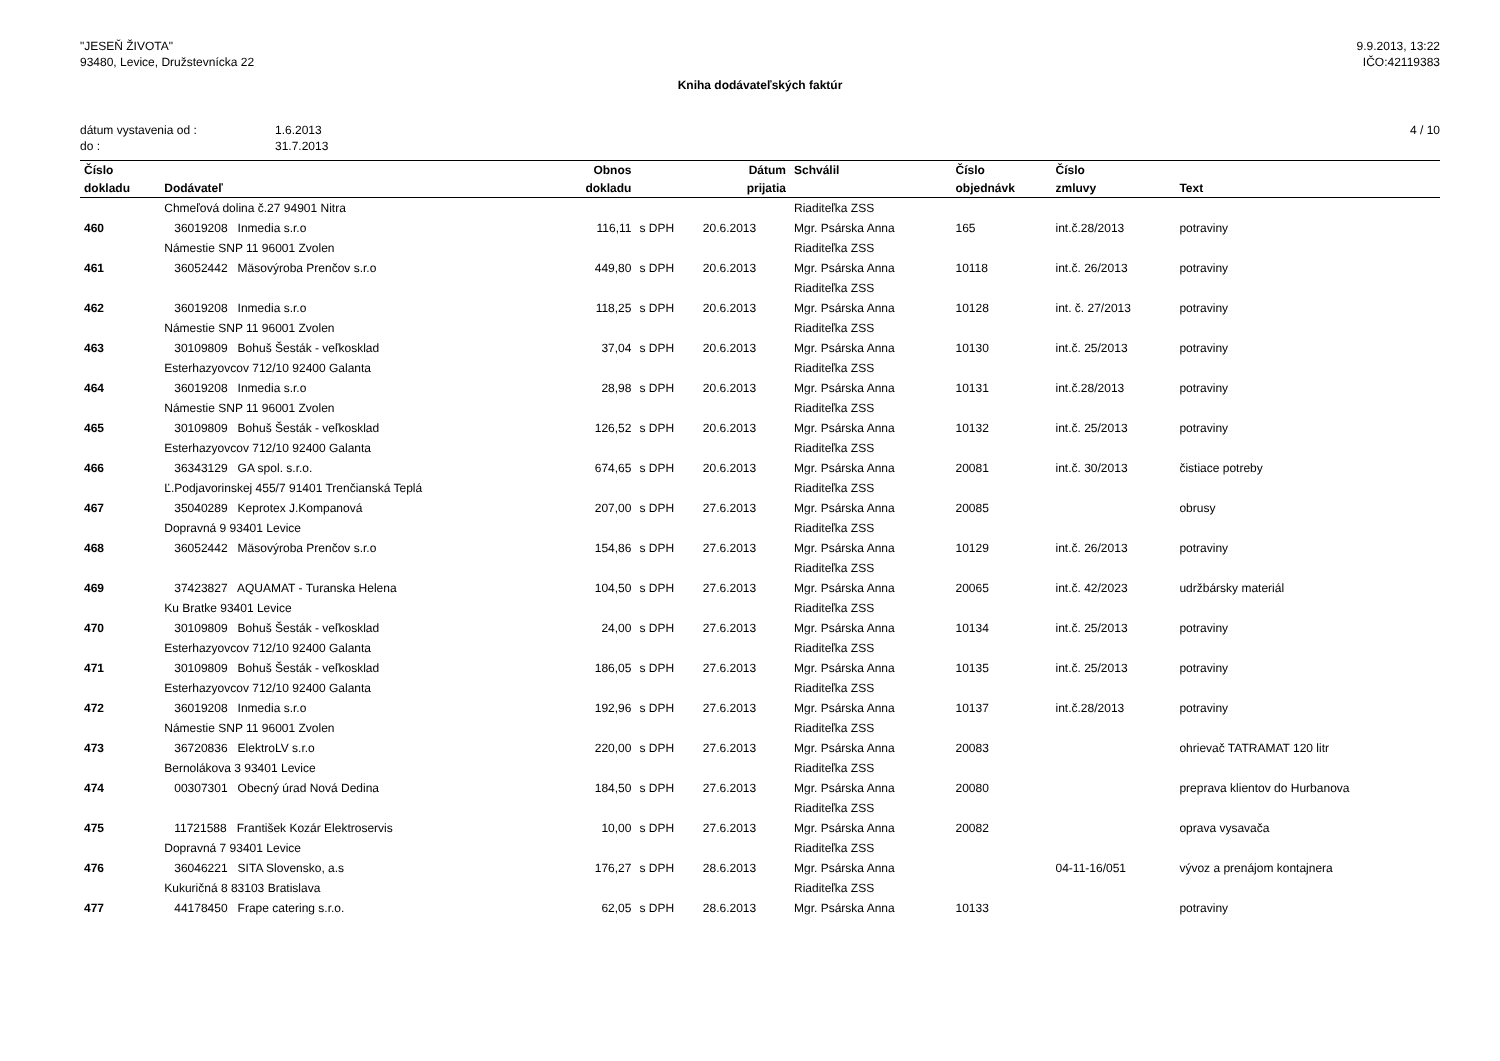"JESEŇ ŽIVOTA"
93480, Levice, Družstevnícka 22
9.9.2013, 13:22
IČO:42119383
Kniha dodávateľských faktúr
dátum vystavenia od :
do :
1.6.2013
31.7.2013
4 / 10
| Číslo | | Obnos | | Dátum | Schválil | Číslo | Číslo | |
| --- | --- | --- | --- | --- | --- | --- | --- | --- |
| dokladu | Dodávateľ | dokladu | | prijatia | | objednávk | zmluvy | Text |
| | Chmeľová dolina č.27 94901 Nitra | | | | Riaditeľka ZSS | | | |
| 460 | 36019208 Inmedia s.r.o | 116,11 | s DPH | 20.6.2013 | Mgr. Psárska Anna | 165 | int.č.28/2013 | potraviny |
| | Námestie SNP 11 96001 Zvolen | | | | Riaditeľka ZSS | | | |
| 461 | 36052442 Mäsovýroba Prenčov s.r.o | 449,80 | s DPH | 20.6.2013 | Mgr. Psárska Anna | 10118 | int.č. 26/2013 | potraviny |
| | | | | | Riaditeľka ZSS | | | |
| 462 | 36019208 Inmedia s.r.o | 118,25 | s DPH | 20.6.2013 | Mgr. Psárska Anna | 10128 | int. č. 27/2013 | potraviny |
| | Námestie SNP 11 96001 Zvolen | | | | Riaditeľka ZSS | | | |
| 463 | 30109809 Bohuš Šesták - veľkosklad | 37,04 | s DPH | 20.6.2013 | Mgr. Psárska Anna | 10130 | int.č. 25/2013 | potraviny |
| | Esterhazyovcov 712/10 92400 Galanta | | | | Riaditeľka ZSS | | | |
| 464 | 36019208 Inmedia s.r.o | 28,98 | s DPH | 20.6.2013 | Mgr. Psárska Anna | 10131 | int.č.28/2013 | potraviny |
| | Námestie SNP 11 96001 Zvolen | | | | Riaditeľka ZSS | | | |
| 465 | 30109809 Bohuš Šesták - veľkosklad | 126,52 | s DPH | 20.6.2013 | Mgr. Psárska Anna | 10132 | int.č. 25/2013 | potraviny |
| | Esterhazyovcov 712/10 92400 Galanta | | | | Riaditeľka ZSS | | | |
| 466 | 36343129 GA spol. s.r.o. | 674,65 | s DPH | 20.6.2013 | Mgr. Psárska Anna | 20081 | int.č. 30/2013 | čistiace potreby |
| | Ľ.Podjavorinskej 455/7 91401 Trenčianská Teplá | | | | Riaditeľka ZSS | | | |
| 467 | 35040289 Keprotex J.Kompanová | 207,00 | s DPH | 27.6.2013 | Mgr. Psárska Anna | 20085 | | obrusy |
| | Dopravná 9 93401 Levice | | | | Riaditeľka ZSS | | | |
| 468 | 36052442 Mäsovýroba Prenčov s.r.o | 154,86 | s DPH | 27.6.2013 | Mgr. Psárska Anna | 10129 | int.č. 26/2013 | potraviny |
| | | | | | Riaditeľka ZSS | | | |
| 469 | 37423827 AQUAMAT - Turanska Helena | 104,50 | s DPH | 27.6.2013 | Mgr. Psárska Anna | 20065 | int.č. 42/2023 | udržbársky materiál |
| | Ku Bratke 93401 Levice | | | | Riaditeľka ZSS | | | |
| 470 | 30109809 Bohuš Šesták - veľkosklad | 24,00 | s DPH | 27.6.2013 | Mgr. Psárska Anna | 10134 | int.č. 25/2013 | potraviny |
| | Esterhazyovcov 712/10 92400 Galanta | | | | Riaditeľka ZSS | | | |
| 471 | 30109809 Bohuš Šesták - veľkosklad | 186,05 | s DPH | 27.6.2013 | Mgr. Psárska Anna | 10135 | int.č. 25/2013 | potraviny |
| | Esterhazyovcov 712/10 92400 Galanta | | | | Riaditeľka ZSS | | | |
| 472 | 36019208 Inmedia s.r.o | 192,96 | s DPH | 27.6.2013 | Mgr. Psárska Anna | 10137 | int.č.28/2013 | potraviny |
| | Námestie SNP 11 96001 Zvolen | | | | Riaditeľka ZSS | | | |
| 473 | 36720836 ElektroLV s.r.o | 220,00 | s DPH | 27.6.2013 | Mgr. Psárska Anna | 20083 | | ohrievač TATRAMAT 120 litr |
| | Bernolákova 3 93401 Levice | | | | Riaditeľka ZSS | | | |
| 474 | 00307301 Obecný úrad Nová Dedina | 184,50 | s DPH | 27.6.2013 | Mgr. Psárska Anna | 20080 | | preprava klientov do Hurbanova |
| | | | | | Riaditeľka ZSS | | | |
| 475 | 11721588 František Kozár Elektroservis | 10,00 | s DPH | 27.6.2013 | Mgr. Psárska Anna | 20082 | | oprava vysavača |
| | Dopravná 7 93401 Levice | | | | Riaditeľka ZSS | | | |
| 476 | 36046221 SITA Slovensko, a.s | 176,27 | s DPH | 28.6.2013 | Mgr. Psárska Anna | | 04-11-16/051 | vývoz a prenájom kontajnera |
| | Kukuričná 8 83103 Bratislava | | | | Riaditeľka ZSS | | | |
| 477 | 44178450 Frape catering s.r.o. | 62,05 | s DPH | 28.6.2013 | Mgr. Psárska Anna | 10133 | | potraviny |